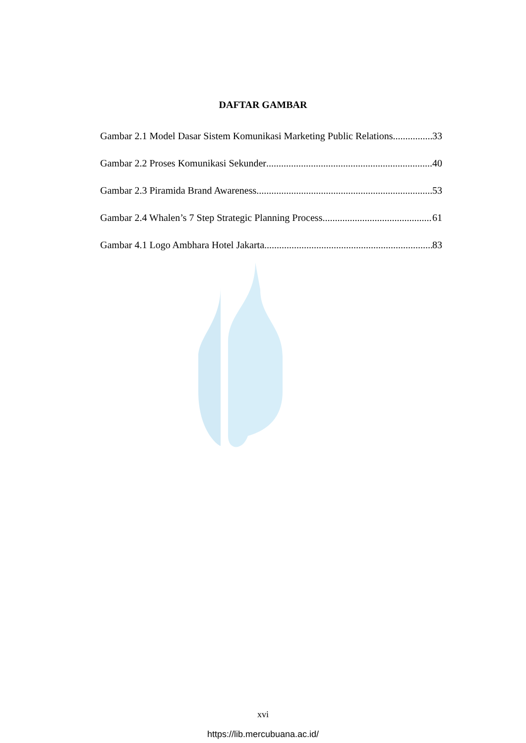DAFTAR GAMBAR
Gambar 2.1 Model Dasar Sistem Komunikasi Marketing Public Relations 33
Gambar 2.2 Proses Komunikasi Sekunder 40
Gambar 2.3 Piramida Brand Awareness 53
Gambar 2.4 Whalen’s 7 Step Strategic Planning Process 61
Gambar 4.1 Logo Ambhara Hotel Jakarta 83
xvi
https://lib.mercubuana.ac.id/